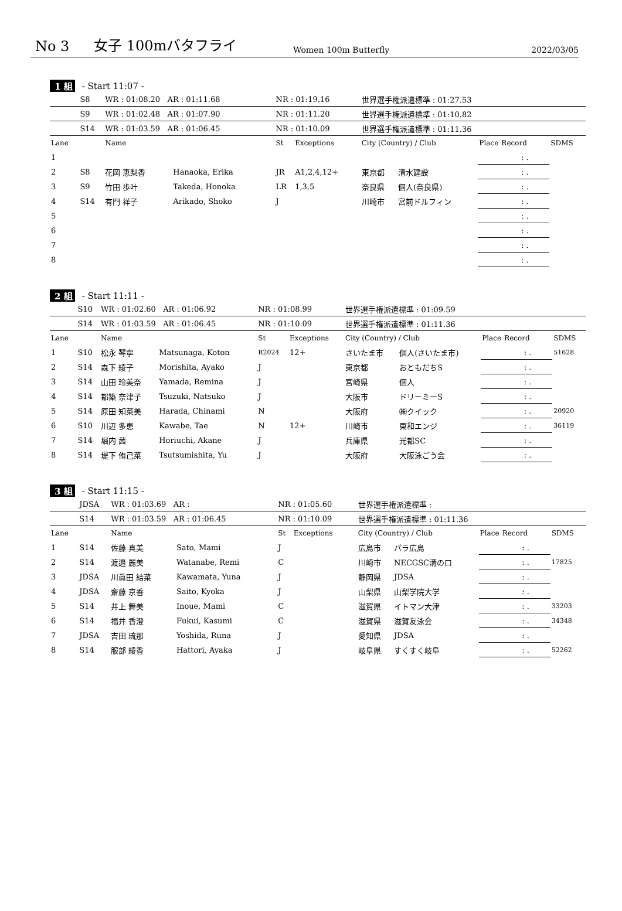No 3 女子 100mバタフライ Women 100m Butterfly 2022/03/05
1 組 - Start 11:07 -
| | S8 | WR : 01:08.20 AR : 01:11.68 | | NR : 01:19.16 | | 世界選手権派遣標準 : 01:27.53 | | | | |
| | S9 | WR : 01:02.48 AR : 01:07.90 | | NR : 01:11.20 | | 世界選手権派遣標準 : 01:10.82 | | | | |
| | S14 | WR : 01:03.59 AR : 01:06.45 | | NR : 01:10.09 | | 世界選手権派遣標準 : 01:11.36 | | | | |
| Lane | | Name | | St | Exceptions | City (Country) / Club | | Place | Record | SDMS |
| 1 | | | | | | | | | : . | |
| 2 | S8 | 花岡 恵梨香 | Hanaoka, Erika | JR | A1,2,4,12+ | 東京都 | 清水建設 | | : . | |
| 3 | S9 | 竹田 歩叶 | Takeda, Honoka | LR | 1,3,5 | 奈良県 | 個人(奈良県) | | : . | |
| 4 | S14 | 有門 祥子 | Arikado, Shoko | J | | 川崎市 | 宮前ドルフィン | | : . | |
| 5 | | | | | | | | | : . | |
| 6 | | | | | | | | | : . | |
| 7 | | | | | | | | | : . | |
| 8 | | | | | | | | | : . | |
2 組 - Start 11:11 -
| | S10 | WR : 01:02.60 AR : 01:06.92 | | NR : 01:08.99 | | 世界選手権派遣標準 : 01:09.59 | | | | |
| | S14 | WR : 01:03.59 AR : 01:06.45 | | NR : 01:10.09 | | 世界選手権派遣標準 : 01:11.36 | | | | |
| Lane | | Name | | St | Exceptions | City (Country) / Club | | Place | Record | SDMS |
| 1 | S10 | 松永 琴寧 | Matsunaga, Koton | R2024 | 12+ | さいたま市 | 個人(さいたま市) | | : . | 51628 |
| 2 | S14 | 森下 綾子 | Morishita, Ayako | J | | 東京都 | おともだちS | | : . | |
| 3 | S14 | 山田 玲美奈 | Yamada, Remina | J | | 宮崎県 | 個人 | | : . | |
| 4 | S14 | 都築 奈津子 | Tsuzuki, Natsuko | J | | 大阪市 | ドリーミーS | | : . | |
| 5 | S14 | 原田 知菜美 | Harada, Chinami | N | | 大阪府 | ㈱クイック | | : . | 20920 |
| 6 | S10 | 川辺 多恵 | Kawabe, Tae | N | 12+ | 川崎市 | 東和エンジ | | : . | 36119 |
| 7 | S14 | 堀内 茜 | Horiuchi, Akane | J | | 兵庫県 | 光都SC | | : . | |
| 8 | S14 | 堤下 侑己菜 | Tsutsumishita, Yu | J | | 大阪府 | 大阪泳ごう会 | | : . | |
3 組 - Start 11:15 -
| | JDSA | WR : 01:03.69 AR : | | NR : 01:05.60 | | 世界選手権派遣標準 : | | | | |
| | S14 | WR : 01:03.59 AR : 01:06.45 | | NR : 01:10.09 | | 世界選手権派遣標準 : 01:11.36 | | | | |
| Lane | | Name | | St | Exceptions | City (Country) / Club | | Place | Record | SDMS |
| 1 | S14 | 佐藤 真美 | Sato, Mami | J | | 広島市 | パラ広島 | | : . | |
| 2 | S14 | 渡邉 麗美 | Watanabe, Remi | C | | 川崎市 | NECGSC溝の口 | | : . | 17825 |
| 3 | JDSA | 川眞田 結菜 | Kawamata, Yuna | J | | 静岡県 | JDSA | | : . | |
| 4 | JDSA | 齋藤 京香 | Saito, Kyoka | J | | 山梨県 | 山梨学院大学 | | : . | |
| 5 | S14 | 井上 舞美 | Inoue, Mami | C | | 滋賀県 | イトマン大津 | | : . | 33203 |
| 6 | S14 | 福井 香澄 | Fukui, Kasumi | C | | 滋賀県 | 滋賀友泳会 | | : . | 34348 |
| 7 | JDSA | 吉田 琉那 | Yoshida, Runa | J | | 愛知県 | JDSA | | : . | |
| 8 | S14 | 服部 綾香 | Hattori, Ayaka | J | | 岐阜県 | すくすく岐阜 | | : . | 52262 |